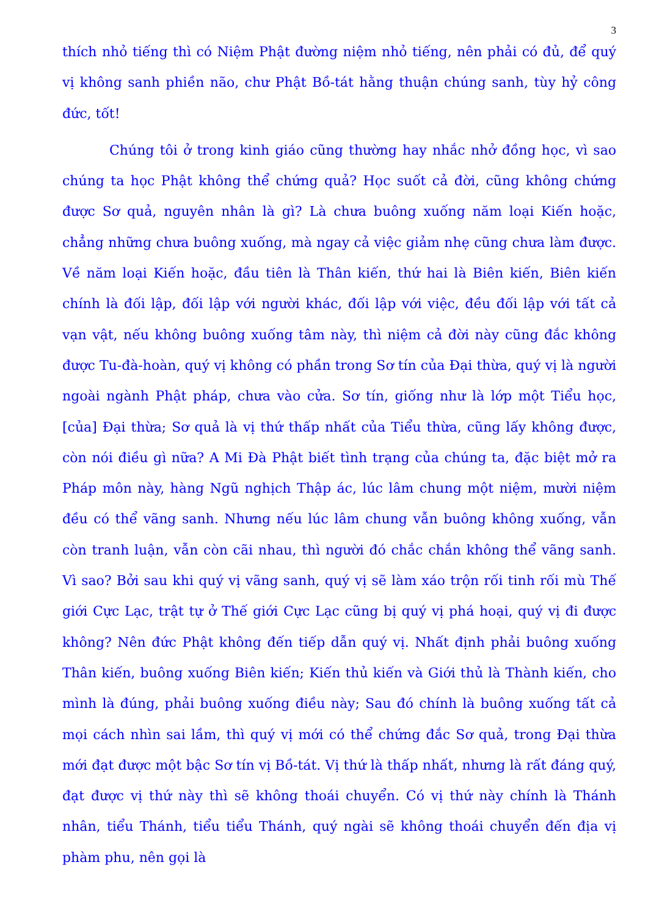3
thích nhỏ tiếng thì có Niệm Phật đường niệm nhỏ tiếng, nên phải có đủ, để quý vị không sanh phiền não, chư Phật Bồ-tát hằng thuận chúng sanh, tùy hỷ công đức, tốt!
Chúng tôi ở trong kinh giáo cũng thường hay nhắc nhở đồng học, vì sao chúng ta học Phật không thể chứng quả? Học suốt cả đời, cũng không chứng được Sơ quả, nguyên nhân là gì? Là chưa buông xuống năm loại Kiến hoặc, chẳng những chưa buông xuống, mà ngay cả việc giảm nhẹ cũng chưa làm được. Về năm loại Kiến hoặc, đầu tiên là Thân kiến, thứ hai là Biên kiến, Biên kiến chính là đối lập, đối lập với người khác, đối lập với việc, đều đối lập với tất cả vạn vật, nếu không buông xuống tâm này, thì niệm cả đời này cũng đắc không được Tu-đà-hoàn, quý vị không có phần trong Sơ tín của Đại thừa, quý vị là người ngoài ngành Phật pháp, chưa vào cửa. Sơ tín, giống như là lớp một Tiểu học, [của] Đại thừa; Sơ quả là vị thứ thấp nhất của Tiểu thừa, cũng lấy không được, còn nói điều gì nữa? A Mi Đà Phật biết tình trạng của chúng ta, đặc biệt mở ra Pháp môn này, hàng Ngũ nghịch Thập ác, lúc lâm chung một niệm, mười niệm đều có thể vãng sanh. Nhưng nếu lúc lâm chung vẫn buông không xuống, vẫn còn tranh luận, vẫn còn cãi nhau, thì người đó chắc chắn không thể vãng sanh. Vì sao? Bởi sau khi quý vị vãng sanh, quý vị sẽ làm xáo trộn rối tinh rối mù Thế giới Cực Lạc, trật tự ở Thế giới Cực Lạc cũng bị quý vị phá hoại, quý vị đi được không? Nên đức Phật không đến tiếp dẫn quý vị. Nhất định phải buông xuống Thân kiến, buông xuống Biên kiến; Kiến thủ kiến và Giới thủ là Thành kiến, cho mình là đúng, phải buông xuống điều này; Sau đó chính là buông xuống tất cả mọi cách nhìn sai lầm, thì quý vị mới có thể chứng đắc Sơ quả, trong Đại thừa mới đạt được một bậc Sơ tín vị Bồ-tát. Vị thứ là thấp nhất, nhưng là rất đáng quý, đạt được vị thứ này thì sẽ không thoái chuyển. Có vị thứ này chính là Thánh nhân, tiểu Thánh, tiểu tiểu Thánh, quý ngài sẽ không thoái chuyển đến địa vị phàm phu, nên gọi là